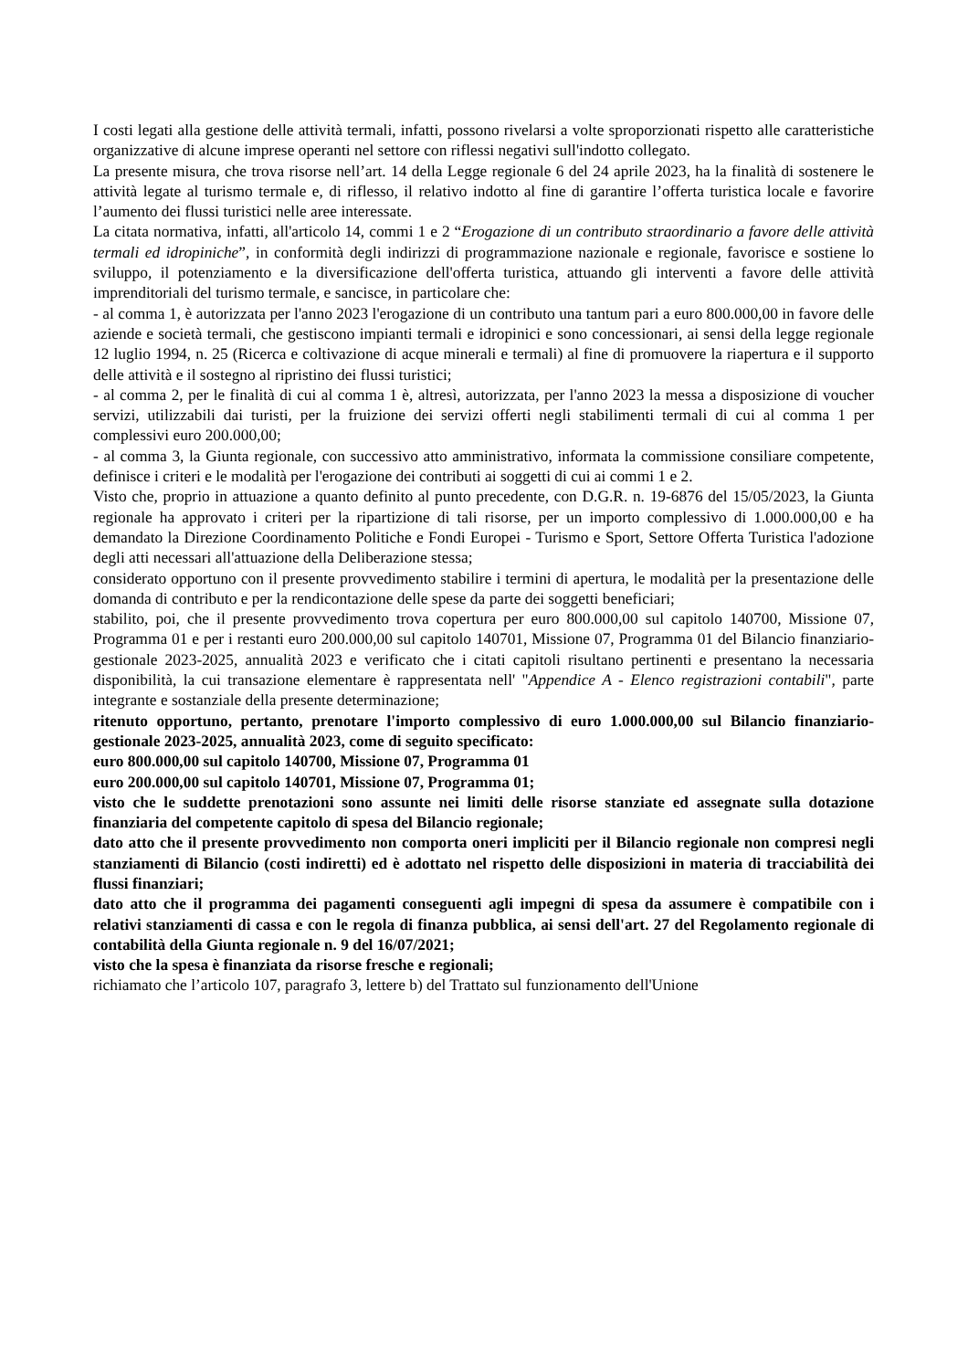I costi legati alla gestione delle attività termali, infatti, possono rivelarsi a volte sproporzionati rispetto alle caratteristiche organizzative di alcune imprese operanti nel settore con riflessi negativi sull'indotto collegato.
La presente misura, che trova risorse nell’art. 14 della Legge regionale 6 del 24 aprile 2023, ha la finalità di sostenere le attività legate al turismo termale e, di riflesso, il relativo indotto al fine di garantire l’offerta turistica locale e favorire l’aumento dei flussi turistici nelle aree interessate.
La citata normativa, infatti, all'articolo 14, commi 1 e 2 “Erogazione di un contributo straordinario a favore delle attività termali ed idropiniche”, in conformità degli indirizzi di programmazione nazionale e regionale, favorisce e sostiene lo sviluppo, il potenziamento e la diversificazione dell'offerta turistica, attuando gli interventi a favore delle attività imprenditoriali del turismo termale, e sancisce, in particolare che:
- al comma 1, è autorizzata per l'anno 2023 l'erogazione di un contributo una tantum pari a euro 800.000,00 in favore delle aziende e società termali, che gestiscono impianti termali e idropinici e sono concessionari, ai sensi della legge regionale 12 luglio 1994, n. 25 (Ricerca e coltivazione di acque minerali e termali) al fine di promuovere la riapertura e il supporto delle attività e il sostegno al ripristino dei flussi turistici;
- al comma 2, per le finalità di cui al comma 1 è, altresì, autorizzata, per l'anno 2023 la messa a disposizione di voucher servizi, utilizzabili dai turisti, per la fruizione dei servizi offerti negli stabilimenti termali di cui al comma 1 per complessivi euro 200.000,00;
- al comma 3, la Giunta regionale, con successivo atto amministrativo, informata la commissione consiliare competente, definisce i criteri e le modalità per l'erogazione dei contributi ai soggetti di cui ai commi 1 e 2.
Visto che, proprio in attuazione a quanto definito al punto precedente, con D.G.R. n. 19-6876 del 15/05/2023, la Giunta regionale ha approvato i criteri per la ripartizione di tali risorse, per un importo complessivo di 1.000.000,00 e ha demandato la Direzione Coordinamento Politiche e Fondi Europei - Turismo e Sport, Settore Offerta Turistica l'adozione degli atti necessari all'attuazione della Deliberazione stessa;
considerato opportuno con il presente provvedimento stabilire i termini di apertura, le modalità per la presentazione delle domanda di contributo e per la rendicontazione delle spese da parte dei soggetti beneficiari;
stabilito, poi, che il presente provvedimento trova copertura per euro 800.000,00 sul capitolo 140700, Missione 07, Programma 01 e per i restanti euro 200.000,00 sul capitolo 140701, Missione 07, Programma 01 del Bilancio finanziario-gestionale 2023-2025, annualità 2023 e verificato che i citati capitoli risultano pertinenti e presentano la necessaria disponibilità, la cui transazione elementare è rappresentata nell' "Appendice A - Elenco registrazioni contabili", parte integrante e sostanziale della presente determinazione;
ritenuto opportuno, pertanto, prenotare l'importo complessivo di euro 1.000.000,00 sul Bilancio finanziario-gestionale 2023-2025, annualità 2023, come di seguito specificato:
euro 800.000,00 sul capitolo 140700, Missione 07, Programma 01
euro 200.000,00 sul capitolo 140701, Missione 07, Programma 01;
visto che le suddette prenotazioni sono assunte nei limiti delle risorse stanziate ed assegnate sulla dotazione finanziaria del competente capitolo di spesa del Bilancio regionale;
dato atto che il presente provvedimento non comporta oneri impliciti per il Bilancio regionale non compresi negli stanziamenti di Bilancio (costi indiretti) ed è adottato nel rispetto delle disposizioni in materia di tracciabilità dei flussi finanziari;
dato atto che il programma dei pagamenti conseguenti agli impegni di spesa da assumere è compatibile con i relativi stanziamenti di cassa e con le regola di finanza pubblica, ai sensi dell'art. 27 del Regolamento regionale di contabilità della Giunta regionale n. 9 del 16/07/2021;
visto che la spesa è finanziata da risorse fresche e regionali;
richiamato che l’articolo 107, paragrafo 3, lettere b) del Trattato sul funzionamento dell'Unione